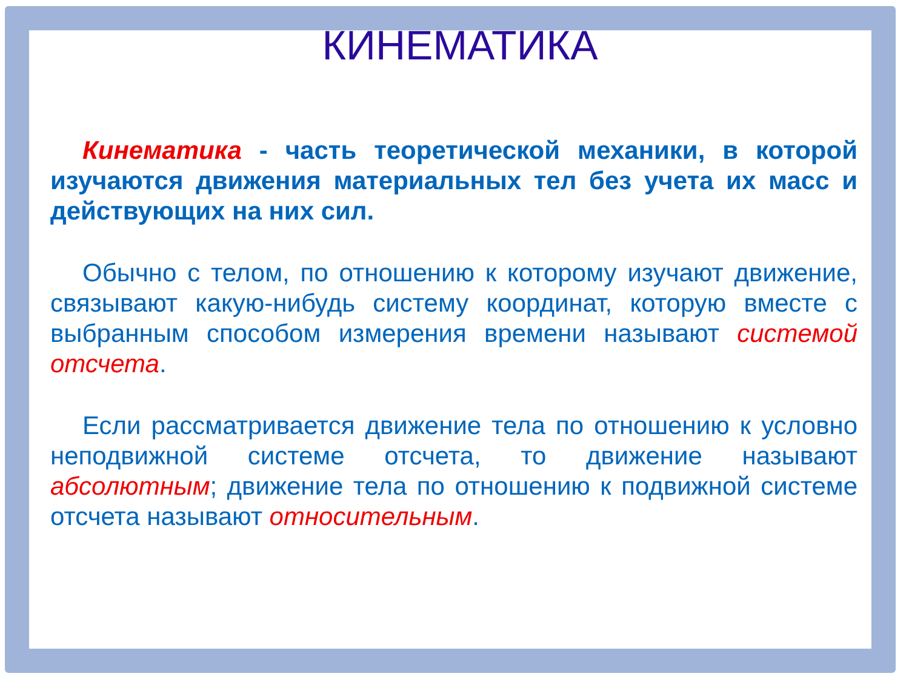КИНЕМАТИКА
Кинематика - часть теоретической механики, в которой изучаются движения материальных тел без учета их масс и действующих на них сил.
Обычно с телом, по отношению к которому изучают движение, связывают какую-нибудь систему координат, которую вместе с выбранным способом измерения времени называют системой отсчета.
Если рассматривается движение тела по отношению к условно неподвижной системе отсчета, то движение называют абсолютным; движение тела по отношению к подвижной системе отсчета называют относительным.